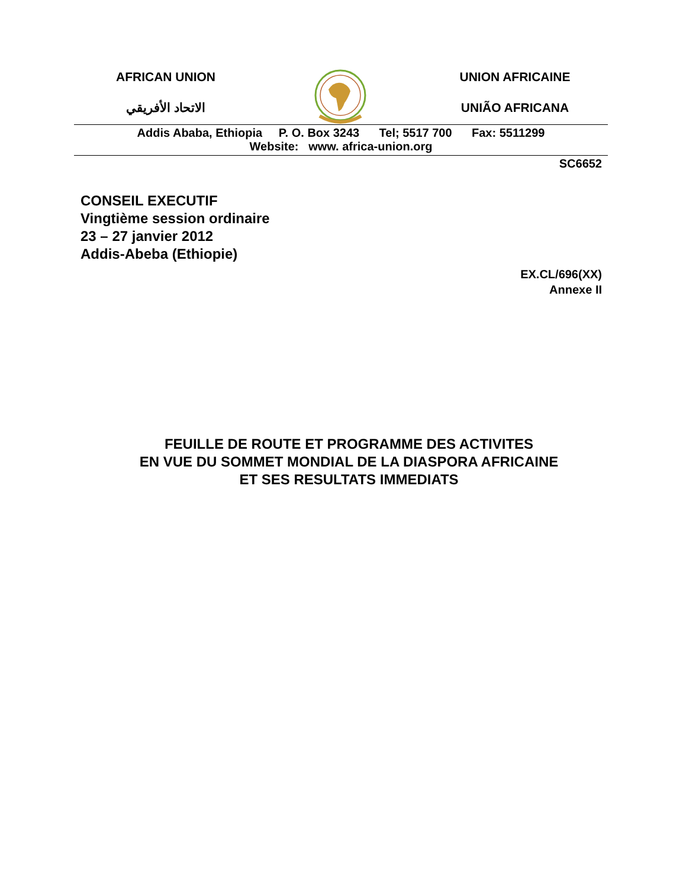AFRICAN UNION
الاتحاد الأفريقي
UNION AFRICAINE
UNIÃO AFRICANA
Addis Ababa, Ethiopia P. O. Box 3243 Tel; 5517 700 Fax: 5511299
Website: www. africa-union.org
SC6652
CONSEIL EXECUTIF
Vingtième session ordinaire
23 – 27 janvier 2012
Addis-Abeba (Ethiopie)
EX.CL/696(XX)
Annexe II
FEUILLE DE ROUTE ET PROGRAMME DES ACTIVITES
EN VUE DU SOMMET MONDIAL DE LA DIASPORA AFRICAINE
ET SES RESULTATS IMMEDIATS